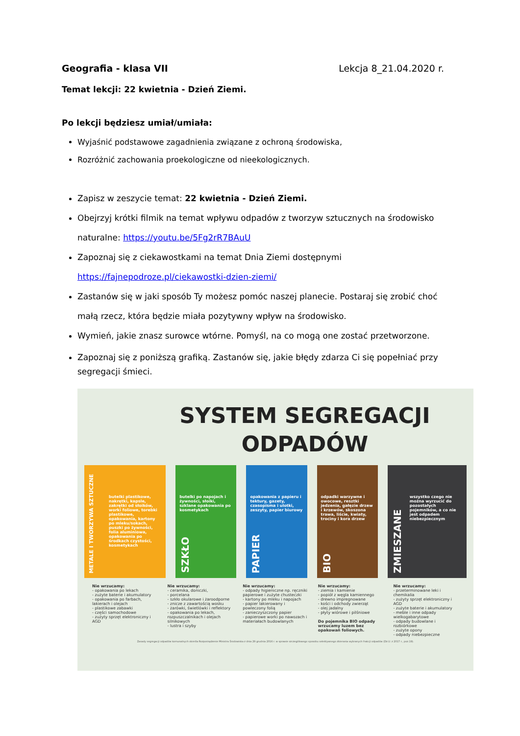Geografia - klasa VII Lekcja 8_21.04.2020 r.
Temat lekcji: 22 kwietnia - Dzień Ziemi.
Po lekcji będziesz umiał/umiała:
Wyjaśnić podstawowe zagadnienia związane z ochroną środowiska,
Rozróżnić zachowania proekologiczne od nieekologicznych.
Zapisz w zeszycie temat: 22 kwietnia - Dzień Ziemi.
Obejrzyj krótki filmik na temat wpływu odpadów z tworzyw sztucznych na środowisko naturalne: https://youtu.be/5Fg2rR7BAuU
Zapoznaj się z ciekawostkami na temat Dnia Ziemi dostępnymi https://fajnepodroze.pl/ciekawostki-dzien-ziemi/
Zastanów się w jaki sposób Ty możesz pomóc naszej planecie. Postaraj się zrobić choć małą rzecz, która będzie miała pozytywny wpływ na środowisko.
Wymień, jakie znasz surowce wtórne. Pomyśl, na co mogą one zostać przetworzone.
Zapoznaj się z poniższą grafiką. Zastanów się, jakie błędy zdarza Ci się popełniać przy segregacji śmieci.
SYSTEM SEGREGACJI
ODPADÓW
butelki plastikowe, nakrętki, kapsle, zakrętki od słoików, worki foliowe, torebki plastikowe, opakowania, kartony po mleku/sokach, puszki po żywności, folia aluminiowa, opakowania po środkach czystości, kosmetykach
METALE I TWORZYWA SZTUCZNE
butelki po napojach i żywności, słoiki, szklane opakowania po kosmetykach
SZKŁO
opakowania z papieru i tektury, gazety, czasopisma i ulotki, zeszyty, papier biurowy
PAPIER
odpadki warzywne i owocowe, resztki jedzenia, gałęzie drzew i krzewów, skoszona trawa, liście, kwiaty, trociny i kora drzew
BIO
wszystko czego nie można wyrzucić do pozostałych pojemników, a co nie jest odpadem niebezpiecznym
ZMIESZANE
Nie wrzucamy:
- opakowania po lekach
- zużyte baterie i akumulatory
- opakowania po farbach, lakierach i olejach
- plastikowe zabawki
- części samochodowe
- zużyty sprzęt elektroniczny i AGD
Nie wrzucamy:
- ceramika, doniczki,
- porcelana
- szkło okularowe i żaroodporne
- znicze z zawartością wosku
- żarówki, świetlówki i reflektory
- opakowania po lekach, rozpuszczalnikach i olejach silnikowych
- lustra i szyby
Nie wrzucamy:
- odpady higieniczne np. ręczniki papierowe i zużyte chusteczki
- kartony po mleku i napojach
- papier lakierowany i powleczony folią
- zanieczyszczony papier
- papierowe worki po nawozach i materiałach budowlanych
Nie wrzucamy:
- ziemia i kamienie
- popiół z węgla kamiennego
- drewno impregnowane
- kości i odchody zwierząt
- olej jadalny
- płyty wiórowe i pilśniowe
Do pojemnika BIO odpady wrzucamy luzem bez opakowań foliowych.
Nie wrzucamy:
- przeterminowane leki i chemikalia
- zużyty sprzęt elektroniczny i AGD
- zużyte baterie i akumulatory
- meble i inne odpady wielkogabarytowe
- odpady budowlane i rozbiórkowe
- zużyte opony
- odpady niebezpieczne
Zasady segregacji odpadów komunalnych określa Rozporządzenie Ministra Środowiska z dnia 29 grudnia 2016 r. w sprawie szczegółowego sposobu selektywnego zbierania wybranych frakcji odpadów (Dz.U. z 2017 r., poz.19).